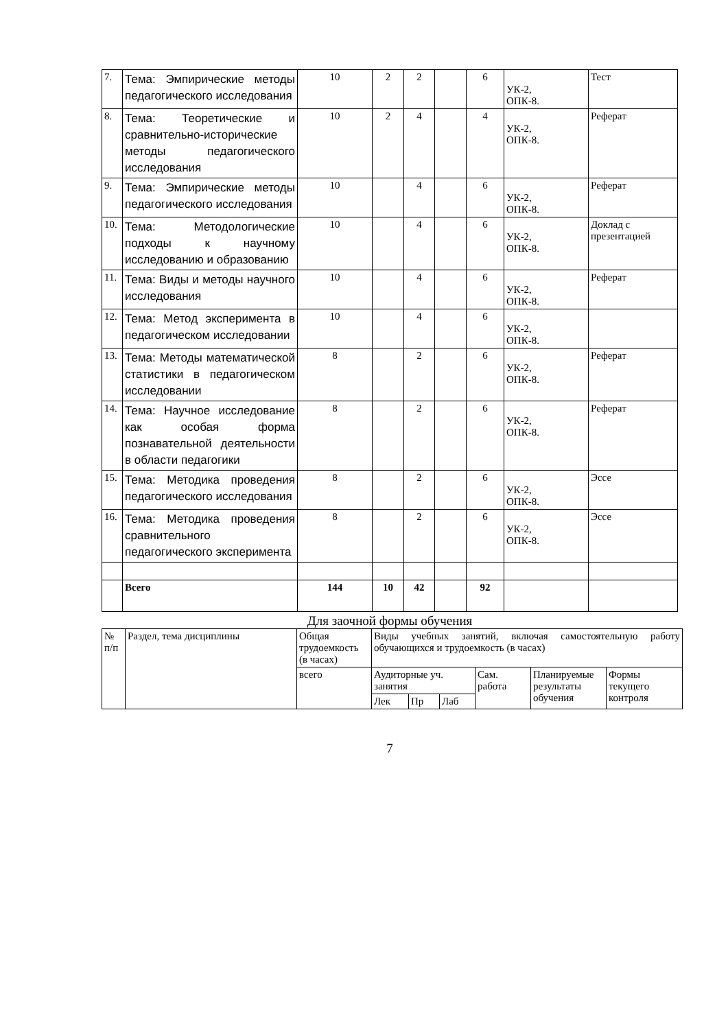| 7. | Тема: Эмпирические методы педагогического исследования | 10 | 2 | 2 | | 6 | УК-2, ОПК-8. | Тест |
| 8. | Тема: Теоретические и сравнительно-исторические методы педагогического исследования | 10 | 2 | 4 | | 4 | УК-2, ОПК-8. | Реферат |
| 9. | Тема: Эмпирические методы педагогического исследования | 10 | | 4 | | 6 | УК-2, ОПК-8. | Реферат |
| 10. | Тема: Методологические подходы к научному исследованию и образованию | 10 | | 4 | | 6 | УК-2, ОПК-8. | Доклад с презентацией |
| 11. | Тема: Виды и методы научного исследования | 10 | | 4 | | 6 | УК-2, ОПК-8. | Реферат |
| 12. | Тема: Метод эксперимента в педагогическом исследовании | 10 | | 4 | | 6 | УК-2, ОПК-8. | |
| 13. | Тема: Методы математической статистики в педагогическом исследовании | 8 | | 2 | | 6 | УК-2, ОПК-8. | Реферат |
| 14. | Тема: Научное исследование как особая форма познавательной деятельности в области педагогики | 8 | | 2 | | 6 | УК-2, ОПК-8. | Реферат |
| 15. | Тема: Методика проведения педагогического исследования | 8 | | 2 | | 6 | УК-2, ОПК-8. | Эссе |
| 16. | Тема: Методика проведения сравнительного педагогического эксперимента | 8 | | 2 | | 6 | УК-2, ОПК-8. | Эссе |
| | Всего | 144 | 10 | 42 | | 92 | | |
Для заочной формы обучения
| № п/п | Раздел, тема дисциплины | Общая трудоемкость (в часах) | Виды учебных занятий, включая самостоятельную работу обучающихся и трудоемкость (в часах) | | | | | |
| | | всего | Аудиторные уч. занятия | | | Сам. работа | Планируемые результаты обучения | Формы текущего контроля |
| | | | Лек | Пр | Лаб | | | |
7